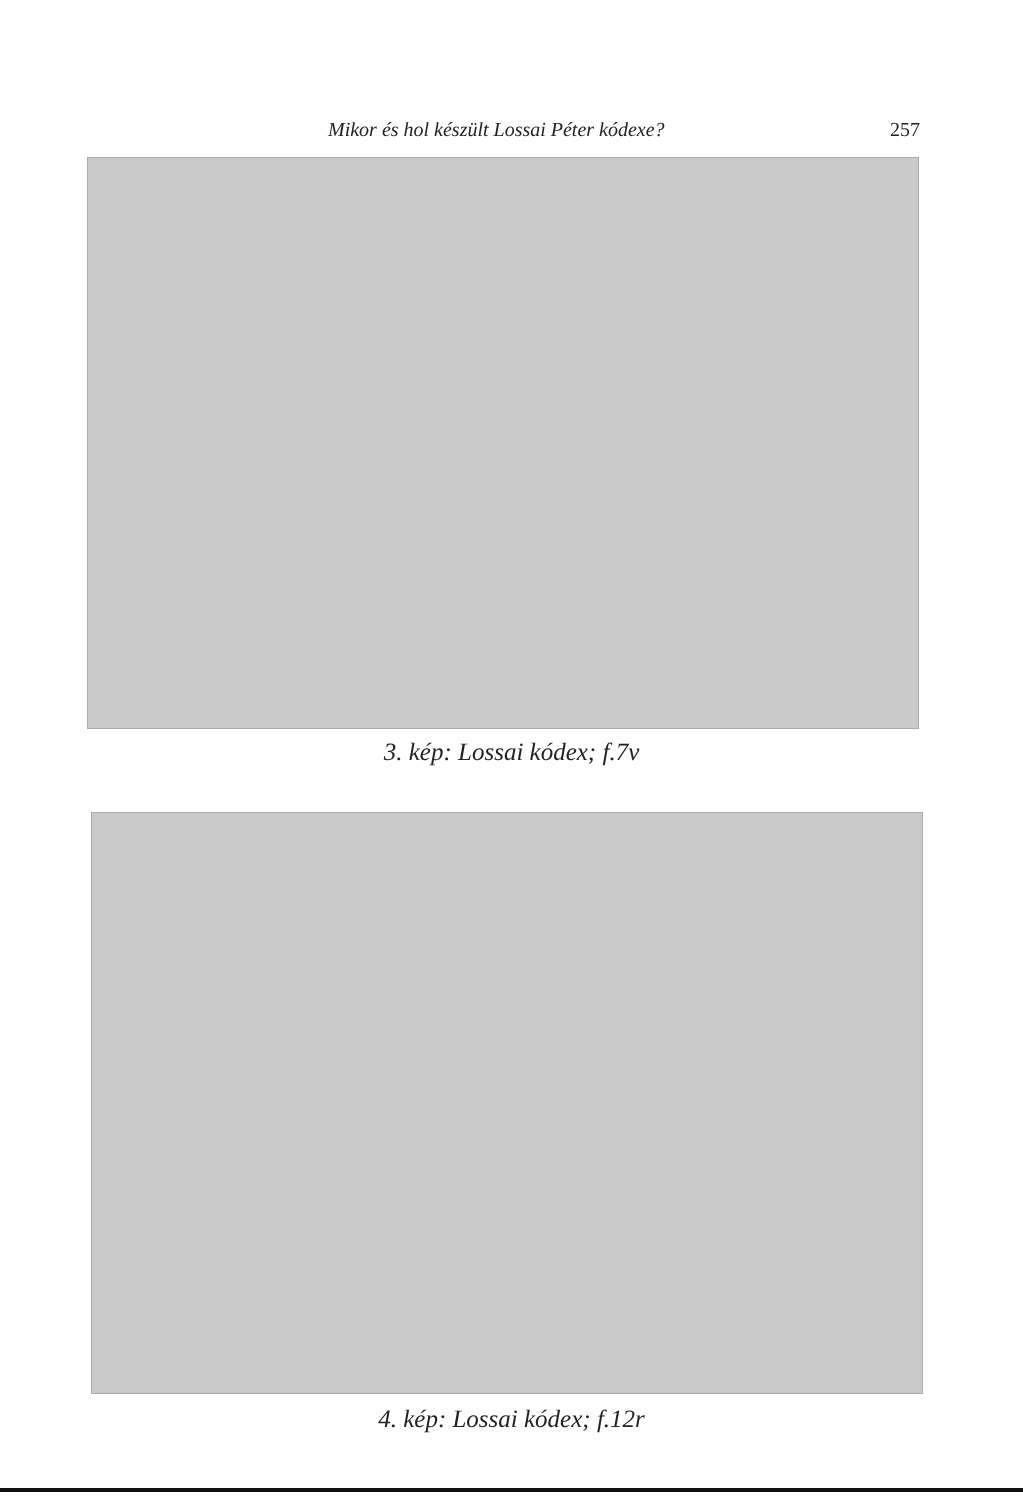Mikor és hol készült Lossai Péter kódexe? 257
3. kép: Lossai kódex; f.7v
4. kép: Lossai kódex; f.12r